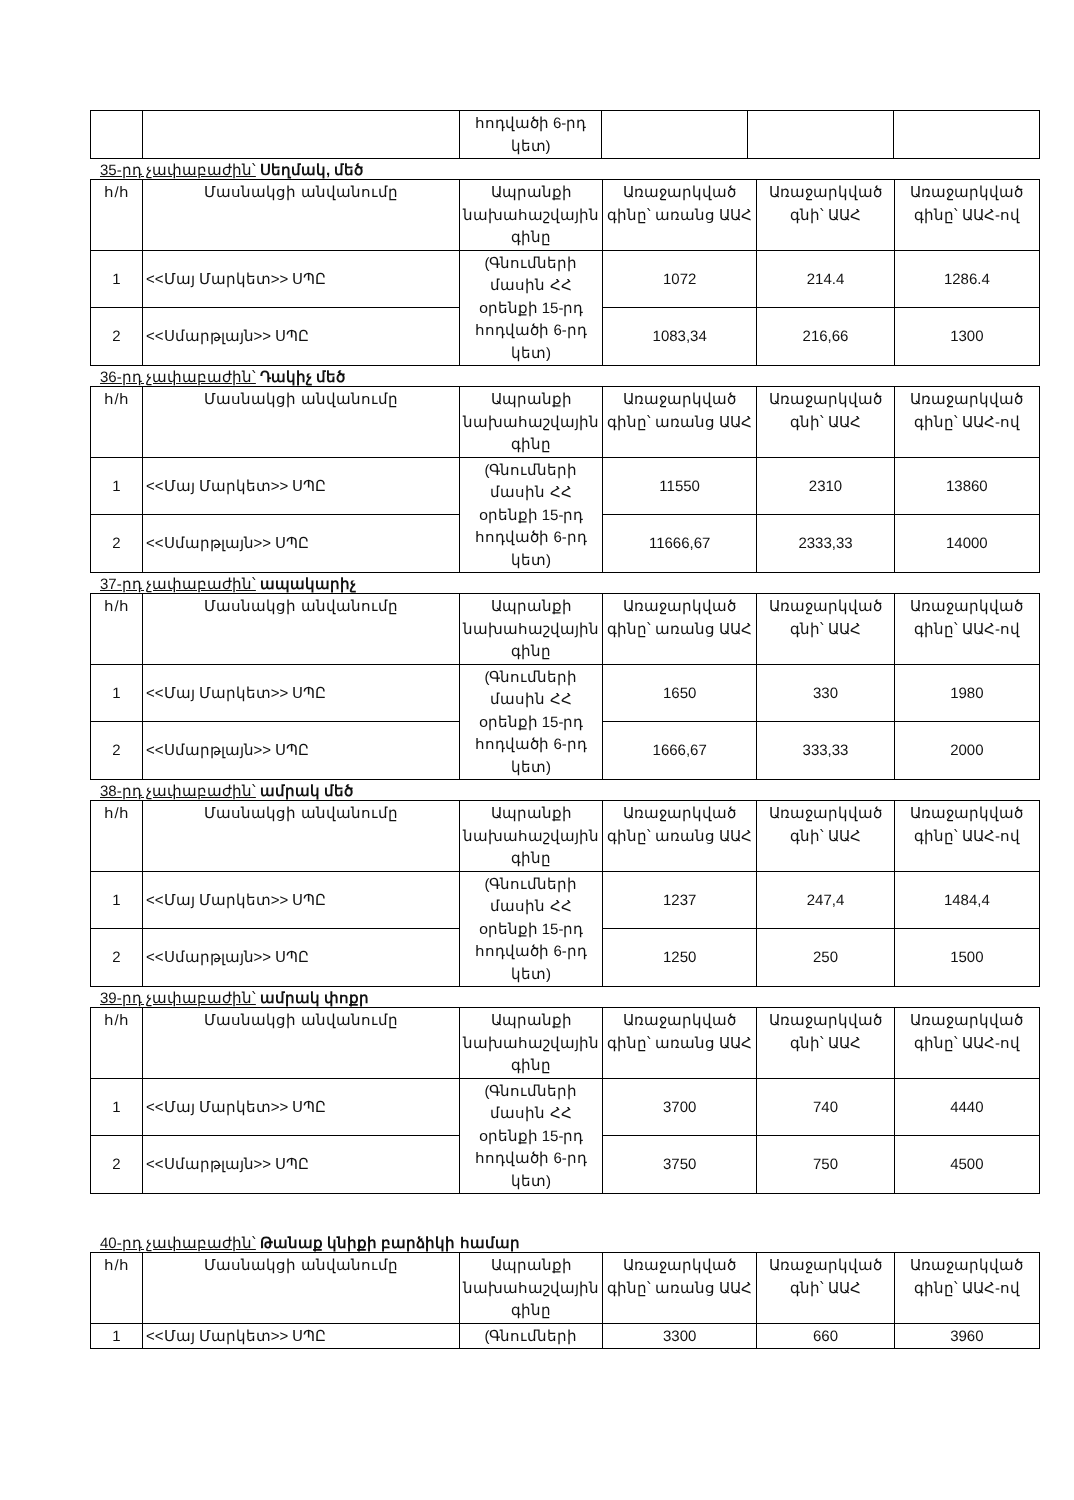| | | հոդվածի 6-րդ կետ) | | | |
35-րդ չափաբաժին՝ Սեղմակ, մեծ
| հ/հ | Մասնակցի անվանումը | Ապրանքի նախահաշվային գինը | Առաջարկված գինը՝ առանց ԱԱՀ | Առաջարկված գնի՝ ԱԱՀ | Առաջարկված գինը՝ ԱԱՀ-ով |
| --- | --- | --- | --- | --- | --- |
| 1 | <<Մայ Մարկետ>> ՍՊԸ | (Գնումների մասին ՀՀ օրենքի 15-րդ հոդվածի 6-րդ կետ) | 1072 | 214.4 | 1286.4 |
| 2 | <<Սմարթլայն>> ՍՊԸ | | 1083,34 | 216,66 | 1300 |
36-րդ չափաբաժին՝ Դակիչ մեծ
| հ/հ | Մասնակցի անվանումը | Ապրանքի նախահաշվային գինը | Առաջարկված գինը՝ առանց ԱԱՀ | Առաջարկված գնի՝ ԱԱՀ | Առաջարկված գինը՝ ԱԱՀ-ով |
| --- | --- | --- | --- | --- | --- |
| 1 | <<Մայ Մարկետ>> ՍՊԸ | (Գնումների մասին ՀՀ օրենքի 15-րդ հոդվածի 6-րդ կետ) | 11550 | 2310 | 13860 |
| 2 | <<Սմարթլայն>> ՍՊԸ | | 11666,67 | 2333,33 | 14000 |
37-րդ չափաբաժին՝ ապակարիչ
| հ/հ | Մասնակցի անվանումը | Ապրանքի նախահաշվային գինը | Առաջարկված գինը՝ առանց ԱԱՀ | Առաջարկված գնի՝ ԱԱՀ | Առաջարկված գինը՝ ԱԱՀ-ով |
| --- | --- | --- | --- | --- | --- |
| 1 | <<Մայ Մարկետ>> ՍՊԸ | (Գնումների մասին ՀՀ օրենքի 15-րդ հոդվածի 6-րդ կետ) | 1650 | 330 | 1980 |
| 2 | <<Սմարթլայն>> ՍՊԸ | | 1666,67 | 333,33 | 2000 |
38-րդ չափաբաժին՝ ամրակ մեծ
| հ/հ | Մասնակցի անվանումը | Ապրանքի նախահաշվային գինը | Առաջարկված գինը՝ առանց ԱԱՀ | Առաջարկված գնի՝ ԱԱՀ | Առաջարկված գինը՝ ԱԱՀ-ով |
| --- | --- | --- | --- | --- | --- |
| 1 | <<Մայ Մարկետ>> ՍՊԸ | (Գնումների մասին ՀՀ օրենքի 15-րդ հոդվածի 6-րդ կետ) | 1237 | 247,4 | 1484,4 |
| 2 | <<Սմարթլայն>> ՍՊԸ | | 1250 | 250 | 1500 |
39-րդ չափաբաժին՝ ամրակ փոքր
| հ/հ | Մասնակցի անվանումը | Ապրանքի նախահաշվային գինը | Առաջարկված գինը՝ առանց ԱԱՀ | Առաջարկված գնի՝ ԱԱՀ | Առաջարկված գինը՝ ԱԱՀ-ով |
| --- | --- | --- | --- | --- | --- |
| 1 | <<Մայ Մարկետ>> ՍՊԸ | (Գնումների մասին ՀՀ օրենքի 15-րդ հոդվածի 6-րդ կետ) | 3700 | 740 | 4440 |
| 2 | <<Սմարթլայն>> ՍՊԸ | | 3750 | 750 | 4500 |
40-րդ չափաբաժին՝ Թանաք կնիքի բարձիկի համար
| հ/հ | Մասնակցի անվանումը | Ապրանքի նախահաշվային գինը | Առաջարկված գինը՝ առանց ԱԱՀ | Առաջարկված գնի՝ ԱԱՀ | Առաջարկված գինը՝ ԱԱՀ-ով |
| --- | --- | --- | --- | --- | --- |
| 1 | <<Մայ Մարկետ>> ՍՊԸ | (Գնումների | 3300 | 660 | 3960 |